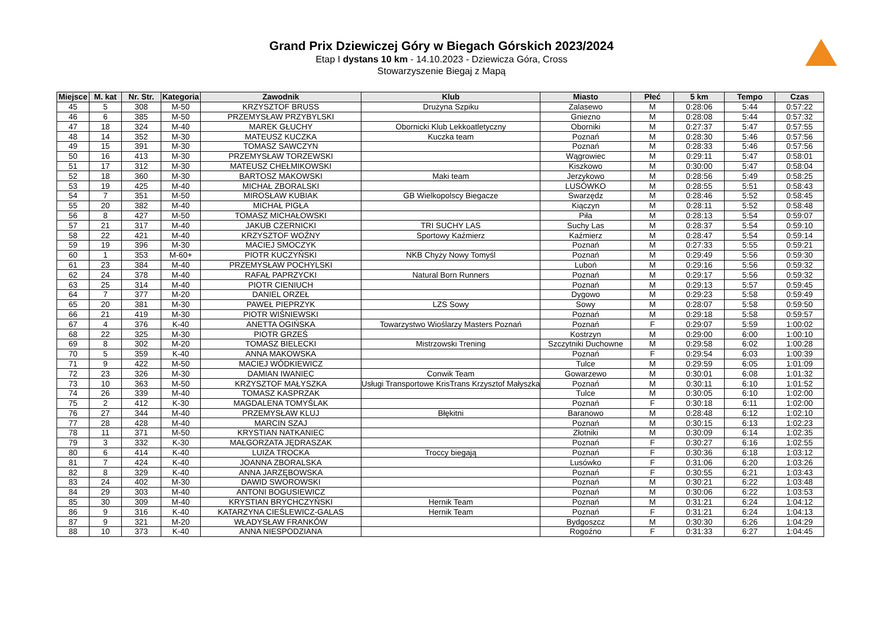Grand Prix Dziewiczej Góry w Biegach Górskich 2023/2024
Etap I dystans 10 km - 14.10.2023 - Dziewicza Góra, Cross
Stowarzyszenie Biegaj z Mapą
| Miejsce | M. kat | Nr. Str. | Kategoria | Zawodnik | Klub | Miasto | Płeć | 5 km | Tempo | Czas |
| --- | --- | --- | --- | --- | --- | --- | --- | --- | --- | --- |
| 45 | 5 | 308 | M-50 | KRZYSZTOF BRUSS | Drużyna Szpiku | Zalasewo | M | 0:28:06 | 5:44 | 0:57:22 |
| 46 | 6 | 385 | M-50 | PRZEMYSŁAW PRZYBYLSKI | | Gniezno | M | 0:28:08 | 5:44 | 0:57:32 |
| 47 | 18 | 324 | M-40 | MAREK GŁUCHY | Obornicki Klub Lekkoatletyczny | Oborniki | M | 0:27:37 | 5:47 | 0:57:55 |
| 48 | 14 | 352 | M-30 | MATEUSZ KUCZKA | Kuczka team | Poznań | M | 0:28:30 | 5:46 | 0:57:56 |
| 49 | 15 | 391 | M-30 | TOMASZ SAWCZYN | | Poznań | M | 0:28:33 | 5:46 | 0:57:56 |
| 50 | 16 | 413 | M-30 | PRZEMYSŁAW TORZEWSKI | | Wągrowiec | M | 0:29:11 | 5:47 | 0:58:01 |
| 51 | 17 | 312 | M-30 | MATEUSZ CHEŁMIKOWSKI | | Kiszkowo | M | 0:30:00 | 5:47 | 0:58:04 |
| 52 | 18 | 360 | M-30 | BARTOSZ MAKOWSKI | Maki team | Jerzykowo | M | 0:28:56 | 5:49 | 0:58:25 |
| 53 | 19 | 425 | M-40 | MICHAŁ ZBORALSKI | | LUSÓWKO | M | 0:28:55 | 5:51 | 0:58:43 |
| 54 | 7 | 351 | M-50 | MIROSŁAW KUBIAK | GB Wielkopolscy Biegacze | Swarzędz | M | 0:28:46 | 5:52 | 0:58:45 |
| 55 | 20 | 382 | M-40 | MICHAŁ PIGŁA | | Kiączyn | M | 0:28:11 | 5:52 | 0:58:48 |
| 56 | 8 | 427 | M-50 | TOMASZ MICHAŁOWSKI | | Piła | M | 0:28:13 | 5:54 | 0:59:07 |
| 57 | 21 | 317 | M-40 | JAKUB CZERNICKI | TRI SUCHY LAS | Suchy Las | M | 0:28:37 | 5:54 | 0:59:10 |
| 58 | 22 | 421 | M-40 | KRZYSZTOF WOŹNY | Sportowy Kaźmierz | Kaźmierz | M | 0:28:47 | 5:54 | 0:59:14 |
| 59 | 19 | 396 | M-30 | MACIEJ SMOCZYK | | Poznań | M | 0:27:33 | 5:55 | 0:59:21 |
| 60 | 1 | 353 | M-60+ | PIOTR KUCZYŃSKI | NKB Chyży Nowy Tomyśl | Poznań | M | 0:29:49 | 5:56 | 0:59:30 |
| 61 | 23 | 384 | M-40 | PRZEMYSŁAW POCHYLSKI | | Luboń | M | 0:29:16 | 5:56 | 0:59:32 |
| 62 | 24 | 378 | M-40 | RAFAŁ PAPRZYCKI | Natural Born Runners | Poznań | M | 0:29:17 | 5:56 | 0:59:32 |
| 63 | 25 | 314 | M-40 | PIOTR CIENIUCH | | Poznań | M | 0:29:13 | 5:57 | 0:59:45 |
| 64 | 7 | 377 | M-20 | DANIEL ORZEŁ | | Dygowo | M | 0:29:23 | 5:58 | 0:59:49 |
| 65 | 20 | 381 | M-30 | PAWEŁ PIEPRZYK | LZS Sowy | Sowy | M | 0:28:07 | 5:58 | 0:59:50 |
| 66 | 21 | 419 | M-30 | PIOTR WIŚNIEWSKI | | Poznań | M | 0:29:18 | 5:58 | 0:59:57 |
| 67 | 4 | 376 | K-40 | ANETTA OGIŃSKA | Towarzystwo Wioślarzy Masters Poznań | Poznań | F | 0:29:07 | 5:59 | 1:00:02 |
| 68 | 22 | 325 | M-30 | PIOTR GRZEŚ | | Kostrzyn | M | 0:29:00 | 6:00 | 1:00:10 |
| 69 | 8 | 302 | M-20 | TOMASZ BIELECKI | Mistrzowski Trening | Szczytniki Duchowne | M | 0:29:58 | 6:02 | 1:00:28 |
| 70 | 5 | 359 | K-40 | ANNA MAKOWSKA | | Poznań | F | 0:29:54 | 6:03 | 1:00:39 |
| 71 | 9 | 422 | M-50 | MACIEJ WÓDKIEWICZ | | Tulce | M | 0:29:59 | 6:05 | 1:01:09 |
| 72 | 23 | 326 | M-30 | DAMIAN IWANIEC | Conwik Team | Gowarzewo | M | 0:30:01 | 6:08 | 1:01:32 |
| 73 | 10 | 363 | M-50 | KRZYSZTOF MAŁYSZKA | Usługi Transportowe KrisTrans Krzysztof Małyszka | Poznań | M | 0:30:11 | 6:10 | 1:01:52 |
| 74 | 26 | 339 | M-40 | TOMASZ KASPRZAK | | Tulce | M | 0:30:05 | 6:10 | 1:02:00 |
| 75 | 2 | 412 | K-30 | MAGDALENA TOMYŚLAK | | Poznań | F | 0:30:18 | 6:11 | 1:02:00 |
| 76 | 27 | 344 | M-40 | PRZEMYSŁAW KLUJ | Błękitni | Baranowo | M | 0:28:48 | 6:12 | 1:02:10 |
| 77 | 28 | 428 | M-40 | MARCIN SZAJ | | Poznań | M | 0:30:15 | 6:13 | 1:02:23 |
| 78 | 11 | 371 | M-50 | KRYSTIAN NATKANIEC | | Złotniki | M | 0:30:09 | 6:14 | 1:02:35 |
| 79 | 3 | 332 | K-30 | MAŁGORZATA JĘDRASZAK | | Poznań | F | 0:30:27 | 6:16 | 1:02:55 |
| 80 | 6 | 414 | K-40 | LUIZA TROCKA | Troccy biegają | Poznań | F | 0:30:36 | 6:18 | 1:03:12 |
| 81 | 7 | 424 | K-40 | JOANNA ZBORALSKA | | Lusówko | F | 0:31:06 | 6:20 | 1:03:26 |
| 82 | 8 | 329 | K-40 | ANNA JARZĘBOWSKA | | Poznań | F | 0:30:55 | 6:21 | 1:03:43 |
| 83 | 24 | 402 | M-30 | DAWID SWOROWSKI | | Poznań | M | 0:30:21 | 6:22 | 1:03:48 |
| 84 | 29 | 303 | M-40 | ANTONI BOGUSIEWICZ | | Poznań | M | 0:30:06 | 6:22 | 1:03:53 |
| 85 | 30 | 309 | M-40 | KRYSTIAN BRYCHCZYŃSKI | Hernik Team | Poznań | M | 0:31:21 | 6:24 | 1:04:12 |
| 86 | 9 | 316 | K-40 | KATARZYNA CIEŚLEWICZ-GALAS | Hernik Team | Poznań | F | 0:31:21 | 6:24 | 1:04:13 |
| 87 | 9 | 321 | M-20 | WŁADYSŁAW FRANKÓW | | Bydgoszcz | M | 0:30:30 | 6:26 | 1:04:29 |
| 88 | 10 | 373 | K-40 | ANNA NIESPODZIANA | | Rogoźno | F | 0:31:33 | 6:27 | 1:04:45 |